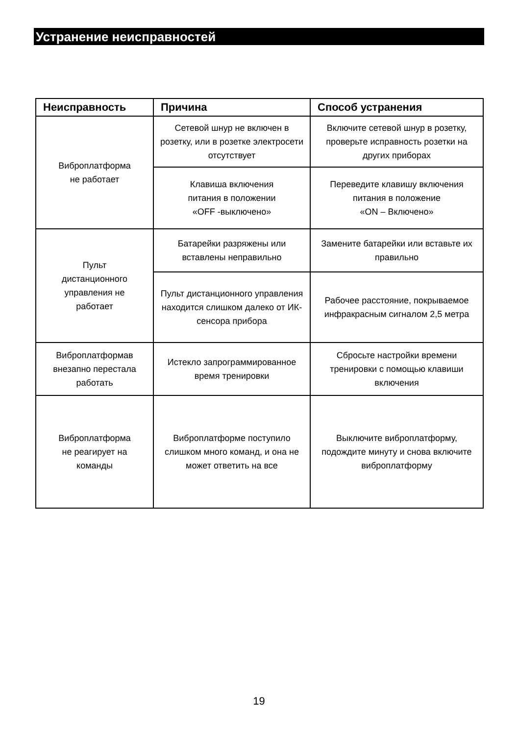Устранение неисправностей
| Неисправность | Причина | Способ устранения |
| --- | --- | --- |
| Виброплатформа не работает | Сетевой шнур не включен в розетку, или в розетке электросети отсутствует | Включите сетевой шнур в розетку, проверьте исправность розетки на других приборах |
| | Клавиша включения питания в положении «OFF -выключено» | Переведите клавишу включения питания в положение «ON – Включено» |
| Пульт дистанционного управления не работает | Батарейки разряжены или вставлены неправильно | Замените батарейки или вставьте их правильно |
| | Пульт дистанционного управления находится слишком далеко от ИК-сенсора прибора | Рабочее расстояние, покрываемое инфракрасным сигналом 2,5 метра |
| Виброплатформав внезапно перестала работать | Истекло запрограммированное время тренировки | Сбросьте настройки времени тренировки с помощью клавиши включения |
| Виброплатформа не реагирует на команды | Виброплатформе поступило слишком много команд, и она не может ответить на все | Выключите виброплатформу, подождите минуту и снова включите виброплатформу |
19